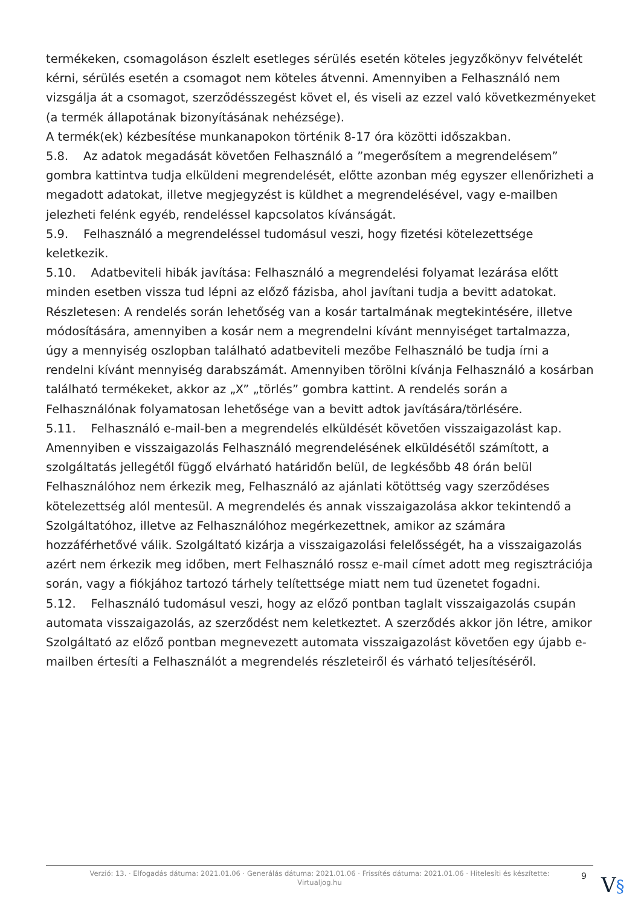termékeken, csomagoláson észlelt esetleges sérülés esetén köteles jegyzőkönyv felvételét kérni, sérülés esetén a csomagot nem köteles átvenni. Amennyiben a Felhasználó nem vizsgálja át a csomagot, szerződésszegést követ el, és viseli az ezzel való következményeket (a termék állapotának bizonyításának nehézsége).
A termék(ek) kézbesítése munkanapokon történik 8-17 óra közötti időszakban.
5.8. Az adatok megadását követően Felhasználó a ”megerősítem a megrendelésem” gombra kattintva tudja elküldeni megrendelését, előtte azonban még egyszer ellenőrizheti a megadott adatokat, illetve megjegyzést is küldhet a megrendelésével, vagy e-mailben jelezheti felénk egyéb, rendeléssel kapcsolatos kívánságát.
5.9. Felhasználó a megrendeléssel tudomásul veszi, hogy fizetési kötelezettsége keletkezik.
5.10. Adatbeviteli hibák javítása: Felhasználó a megrendelési folyamat lezárása előtt minden esetben vissza tud lépni az előző fázisba, ahol javítani tudja a bevitt adatokat. Részletesen: A rendelés során lehetőség van a kosár tartalmának megtekintésére, illetve módosítására, amennyiben a kosár nem a megrendelni kívánt mennyiséget tartalmazza, úgy a mennyiség oszlopban található adatbeviteli mezőbe Felhasználó be tudja írni a rendelni kívánt mennyiség darabszámát. Amennyiben törölni kívánja Felhasználó a kosárban található termékeket, akkor az „X” „törlés” gombra kattint. A rendelés során a Felhasználónak folyamatosan lehetősége van a bevitt adtok javítására/törlésére.
5.11. Felhasználó e-mail-ben a megrendelés elküldését követően visszaigazolást kap. Amennyiben e visszaigazolás Felhasználó megrendelésének elküldésétől számított, a szolgáltatás jellegétől függő elvárható határidőn belül, de legkésőbb 48 órán belül Felhasználóhoz nem érkezik meg, Felhasználó az ajánlati kötöttség vagy szerződéses kötelezettség alól mentesül. A megrendelés és annak visszaigazolása akkor tekintendő a Szolgáltatóhoz, illetve az Felhasználóhoz megérkezettnek, amikor az számára hozzáférhetővé válik. Szolgáltató kizárja a visszaigazolási felelősségét, ha a visszaigazolás azért nem érkezik meg időben, mert Felhasználó rossz e-mail címet adott meg regisztrációja során, vagy a fiókjához tartozó tárhely telítettsége miatt nem tud üzenetet fogadni.
5.12. Felhasználó tudomásul veszi, hogy az előző pontban taglalt visszaigazolás csupán automata visszaigazolás, az szerződést nem keletkeztet. A szerződés akkor jön létre, amikor Szolgáltató az előző pontban megnevezett automata visszaigazolást követően egy újabb e-mailben értesíti a Felhasználót a megrendelés részleteiről és várható teljesítéséről.
Verzió: 13. · Elfogadás dátuma: 2021.01.06 · Generálás dátuma: 2021.01.06 · Frissítés dátuma: 2021.01.06 · Hitelesíti és készítette:
Virtualjog.hu
9 V§